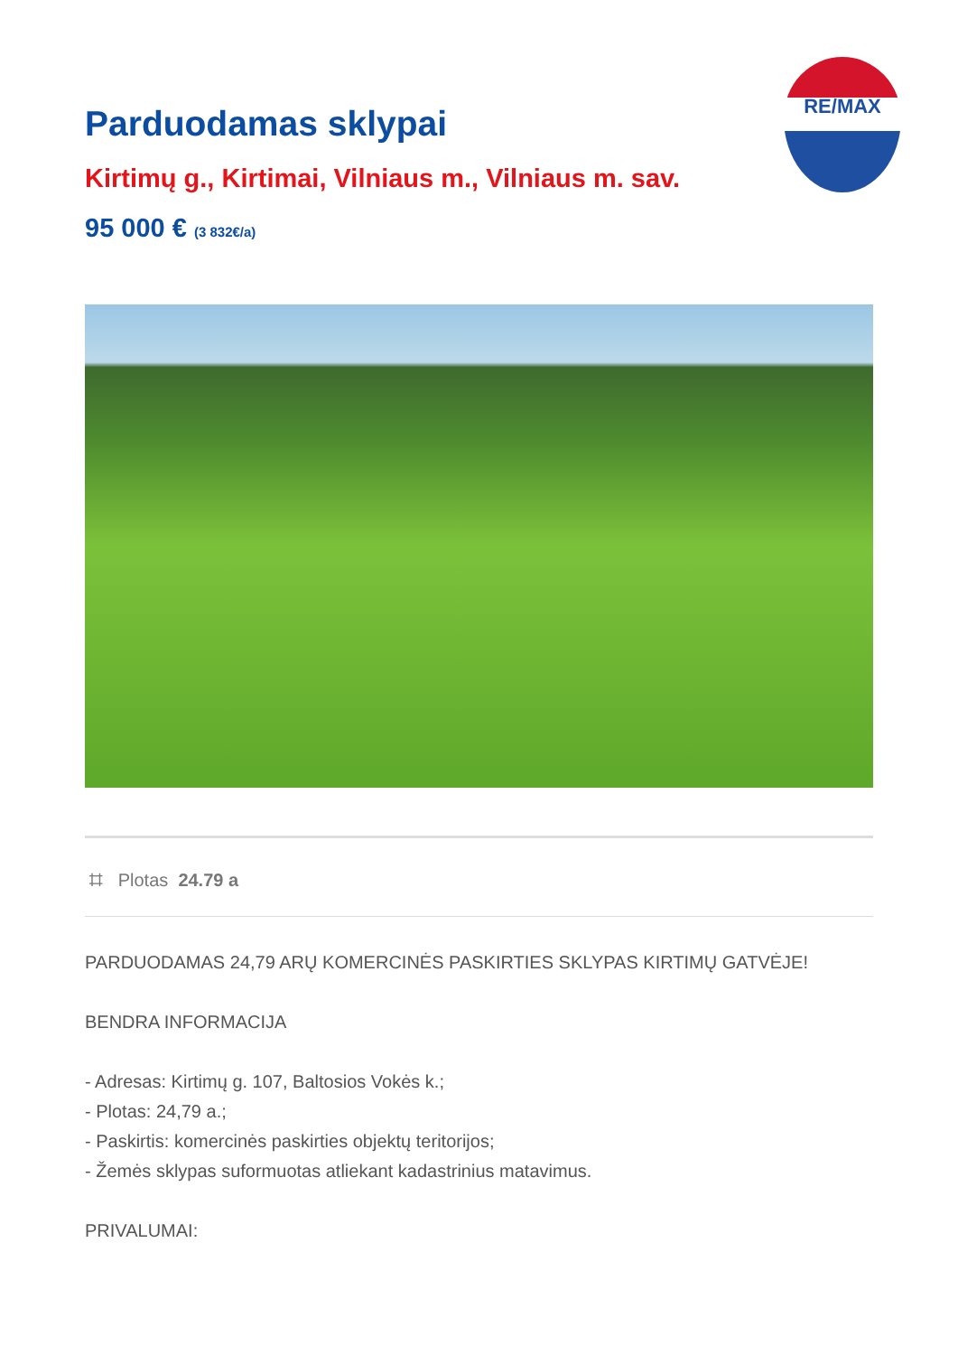RE/MAX
Parduodamas sklypai
Kirtimų g., Kirtimai, Vilniaus m., Vilniaus m. sav.
95 000 € (3 832€/a)
⌗ Plotas 24.79 a
PARDUODAMAS 24,79 ARŲ KOMERCINĖS PASKIRTIES SKLYPAS KIRTIMŲ GATVĖJE!
BENDRA INFORMACIJA
- Adresas: Kirtimų g. 107, Baltosios Vokės k.;
- Plotas: 24,79 a.;
- Paskirtis: komercinės paskirties objektų teritorijos;
- Žemės sklypas suformuotas atliekant kadastrinius matavimus.
PRIVALUMAI: